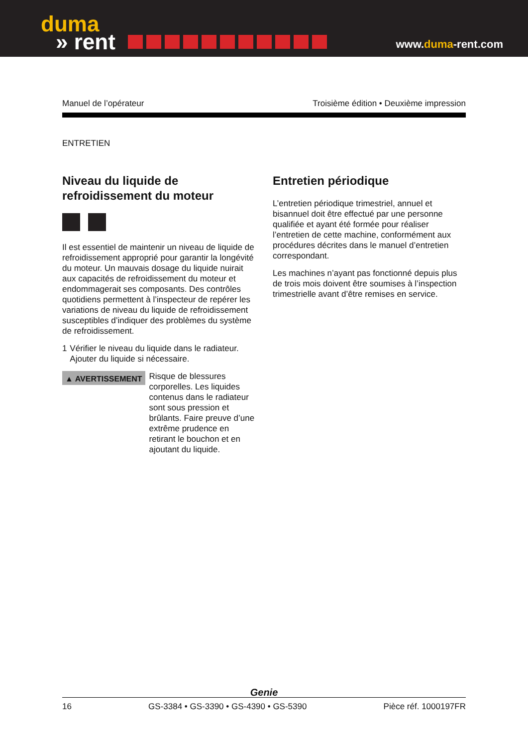duma
» rent
www.duma-rent.com
Manuel de l’opérateur Troisième édition • Deuxième impression
ENTRETIEN
Niveau du liquide de refroidissement du moteur
Il est essentiel de maintenir un niveau de liquide de refroidissement approprié pour garantir la longévité du moteur. Un mauvais dosage du liquide nuirait aux capacités de refroidissement du moteur et endommagerait ses composants. Des contrôles quotidiens permettent à l’inspecteur de repérer les variations de niveau du liquide de refroidissement susceptibles d’indiquer des problèmes du système de refroidissement.
1 Vérifier le niveau du liquide dans le radiateur. Ajouter du liquide si nécessaire.
▲ AVERTISSEMENT
Risque de blessures corporelles. Les liquides contenus dans le radiateur sont sous pression et brûlants. Faire preuve d’une extrême prudence en retirant le bouchon et en ajoutant du liquide.
Entretien périodique
L’entretien périodique trimestriel, annuel et bisannuel doit être effectué par une personne qualifiée et ayant été formée pour réaliser l’entretien de cette machine, conformément aux procédures décrites dans le manuel d’entretien correspondant.
Les machines n’ayant pas fonctionné depuis plus de trois mois doivent être soumises à l’inspection trimestrielle avant d’être remises en service.
Genie
16 GS-3384 • GS-3390 • GS-4390 • GS-5390 Pièce réf. 1000197FR